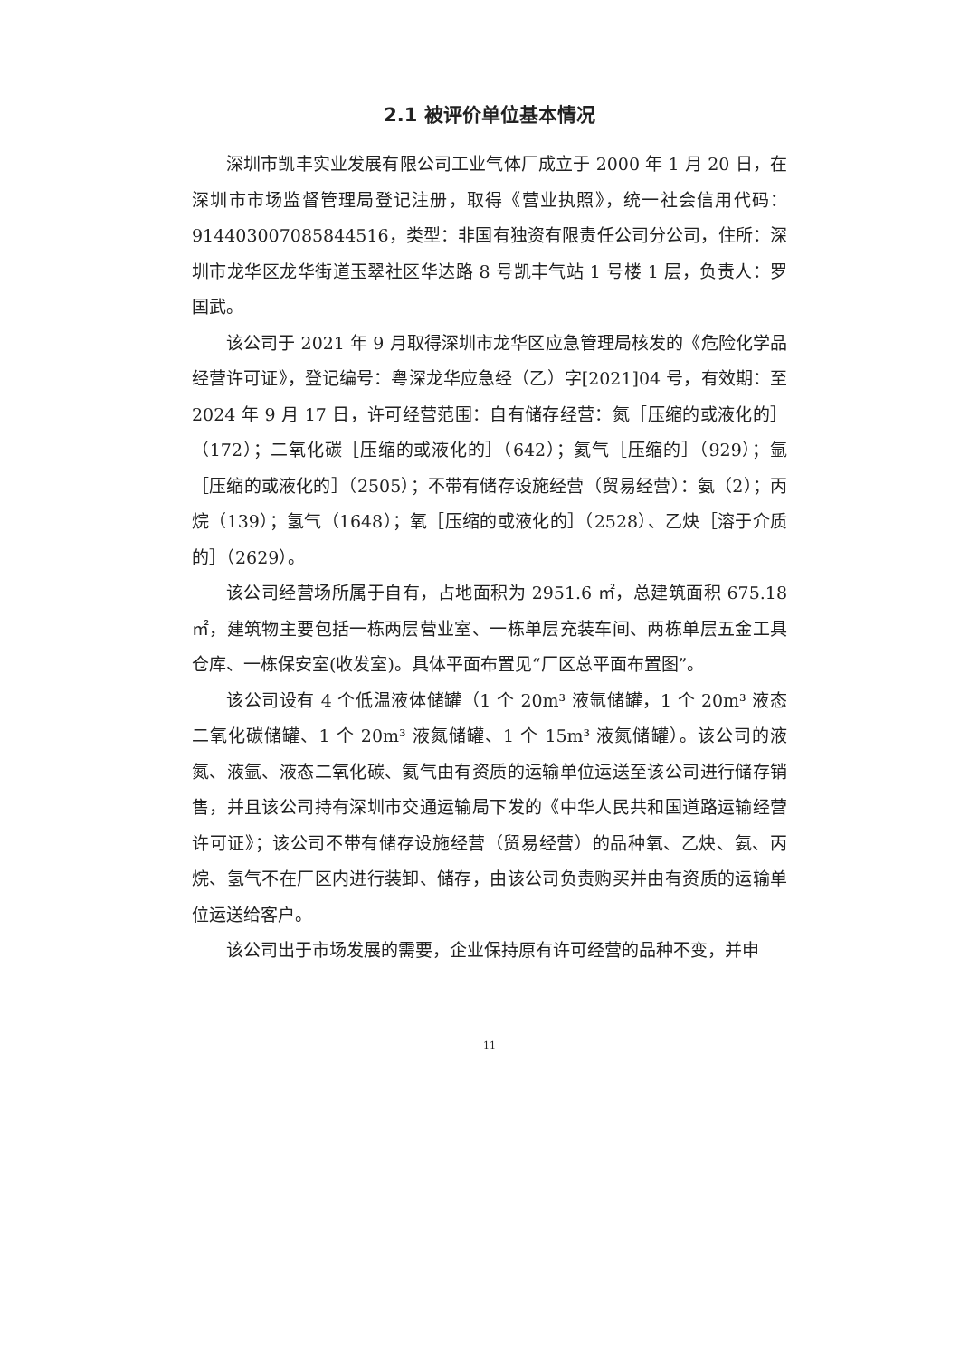2.1 被评价单位基本情况
深圳市凯丰实业发展有限公司工业气体厂成立于 2000 年 1 月 20 日，在深圳市市场监督管理局登记注册，取得《营业执照》，统一社会信用代码：91440300708584451​6，类型：非国有独资有限责任公司分公司，住所：深圳市龙华区龙华街道玉翠社区华达路 8 号凯丰气站 1 号楼 1 层，负责人：罗国武。
该公司于 2021 年 9 月取得深圳市龙华区应急管理局核发的《危险化学品经营许可证》，登记编号：粤深龙华应急经（乙）字[2021]04 号，有效期：至 2024 年 9 月 17 日，许可经营范围：自有储存经营：氮［压缩的或液化的］（172）；二氧化碳［压缩的或液化的］（642）；氦气［压缩的］（929）；氩［压缩的或液化的］（2505）；不带有储存设施经营（贸易经营）：氨（2）；丙烷（139）；氢气（1648）；氧［压缩的或液化的］（2528）、乙炔［溶于介质的］（2629）。
该公司经营场所属于自有，占地面积为 2951.6 ㎡，总建筑面积 675.18 ㎡，建筑物主要包括一栋两层营业室、一栋单层充装车间、两栋单层五金工具仓库、一栋保安室(收发室)。具体平面布置见“厂区总平面布置图”。
该公司设有 4 个低温液体储罐（1 个 20m³ 液氩储罐，1 个 20m³ 液态二氧化碳储罐、1 个 20m³ 液氮储罐、1 个 15m³ 液氮储罐）。该公司的液氮、液氩、液态二氧化碳、氦气由有资质的运输单位运送至该公司进行储存销售，并且该公司持有深圳市交通运输局下发的《中华人民共和国道路运输经营许可证》；该公司不带有储存设施经营（贸易经营）的品种氧、乙炔、氨、丙烷、氢气不在厂区内进行装卸、储存，由该公司负责购买并由有资质的运输单位运送给客户。
该公司出于市场发展的需要，企业保持原有许可经营的品种不变，并申
11